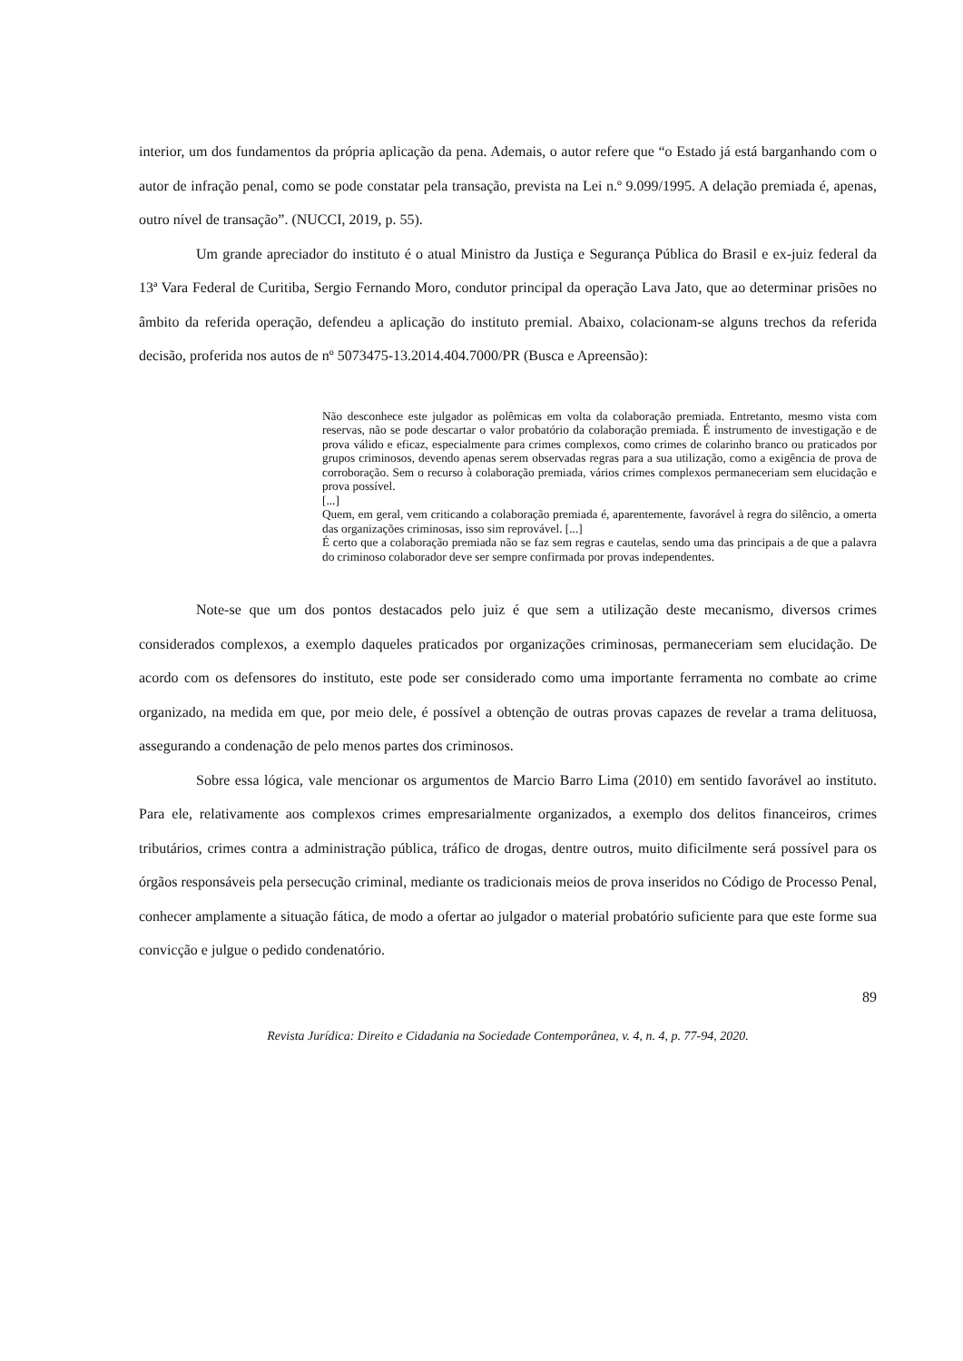interior, um dos fundamentos da própria aplicação da pena. Ademais, o autor refere que “o Estado já está barganhando com o autor de infração penal, como se pode constatar pela transação, prevista na Lei n.º 9.099/1995. A delação premiada é, apenas, outro nível de transação”. (NUCCI, 2019, p. 55).
Um grande apreciador do instituto é o atual Ministro da Justiça e Segurança Pública do Brasil e ex-juiz federal da 13ª Vara Federal de Curitiba, Sergio Fernando Moro, condutor principal da operação Lava Jato, que ao determinar prisões no âmbito da referida operação, defendeu a aplicação do instituto premial. Abaixo, colacionam-se alguns trechos da referida decisão, proferida nos autos de nº 5073475-13.2014.404.7000/PR (Busca e Apreensão):
Não desconhece este julgador as polêmicas em volta da colaboração premiada. Entretanto, mesmo vista com reservas, não se pode descartar o valor probatório da colaboração premiada. É instrumento de investigação e de prova válido e eficaz, especialmente para crimes complexos, como crimes de colarinho branco ou praticados por grupos criminosos, devendo apenas serem observadas regras para a sua utilização, como a exigência de prova de corroboração. Sem o recurso à colaboração premiada, vários crimes complexos permaneceriam sem elucidação e prova possível.
[...]
Quem, em geral, vem criticando a colaboração premiada é, aparentemente, favorável à regra do silêncio, a omerta das organizações criminosas, isso sim reprovável. [...]
É certo que a colaboração premiada não se faz sem regras e cautelas, sendo uma das principais a de que a palavra do criminoso colaborador deve ser sempre confirmada por provas independentes.
Note-se que um dos pontos destacados pelo juiz é que sem a utilização deste mecanismo, diversos crimes considerados complexos, a exemplo daqueles praticados por organizações criminosas, permaneceriam sem elucidação. De acordo com os defensores do instituto, este pode ser considerado como uma importante ferramenta no combate ao crime organizado, na medida em que, por meio dele, é possível a obtenção de outras provas capazes de revelar a trama delituosa, assegurando a condenação de pelo menos partes dos criminosos.
Sobre essa lógica, vale mencionar os argumentos de Marcio Barro Lima (2010) em sentido favorável ao instituto. Para ele, relativamente aos complexos crimes empresarialmente organizados, a exemplo dos delitos financeiros, crimes tributários, crimes contra a administração pública, tráfico de drogas, dentre outros, muito dificilmente será possível para os órgãos responsáveis pela persecução criminal, mediante os tradicionais meios de prova inseridos no Código de Processo Penal, conhecer amplamente a situação fática, de modo a ofertar ao julgador o material probatório suficiente para que este forme sua convicção e julgue o pedido condenatório.
89
Revista Jurídica: Direito e Cidadania na Sociedade Contemporânea, v. 4, n. 4, p. 77-94, 2020.